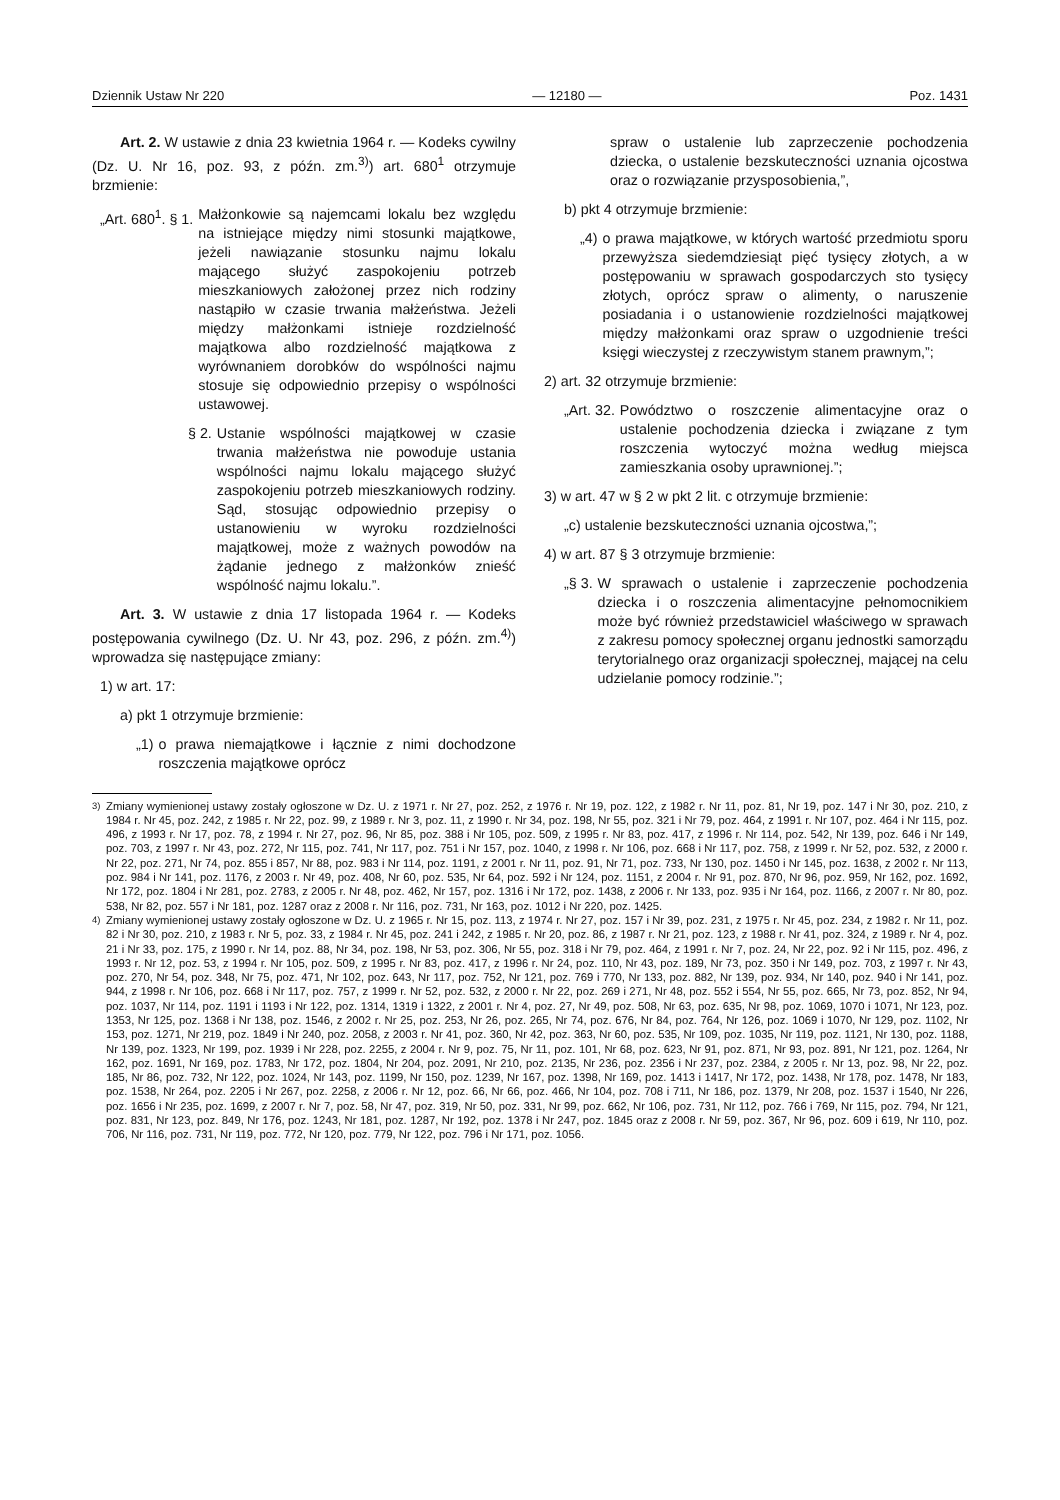Dziennik Ustaw Nr 220 — 12180 — Poz. 1431
Art. 2. W ustawie z dnia 23 kwietnia 1964 r. — Kodeks cywilny (Dz. U. Nr 16, poz. 93, z późn. zm.<sup>3)</sup>) art. 680<sup>1</sup> otrzymuje brzmienie:
„Art. 680<sup>1</sup>. § 1. Małżonkowie są najemcami lokalu bez względu na istniejące między nimi stosunki majątkowe, jeżeli nawiązanie stosunku najmu lokalu mającego służyć zaspokojeniu potrzeb mieszkaniowych założonej przez nich rodziny nastąpiło w czasie trwania małżeństwa. Jeżeli między małżonkami istnieje rozdzielność majątkowa albo rozdzielność majątkowa z wyrównaniem dorobków do wspólności najmu stosuje się odpowiednio przepisy o wspólności ustawowej.
§ 2. Ustanie wspólności majątkowej w czasie trwania małżeństwa nie powoduje ustania wspólności najmu lokalu mającego służyć zaspokojeniu potrzeb mieszkaniowych rodziny. Sąd, stosując odpowiednio przepisy o ustanowieniu w wyroku rozdzielności majątkowej, może z ważnych powodów na żądanie jednego z małżonków znieść wspólność najmu lokalu.”.
Art. 3. W ustawie z dnia 17 listopada 1964 r. — Kodeks postępowania cywilnego (Dz. U. Nr 43, poz. 296, z późn. zm.<sup>4)</sup>) wprowadza się następujące zmiany:
1) w art. 17:
a) pkt 1 otrzymuje brzmienie:
„1) o prawa niemajątkowe i łącznie z nimi dochodzone roszczenia majątkowe oprócz
spraw o ustalenie lub zaprzeczenie pochodzenia dziecka, o ustalenie bezskuteczności uznania ojcostwa oraz o rozwiązanie przysposobienia,”,
b) pkt 4 otrzymuje brzmienie:
„4) o prawa majątkowe, w których wartość przedmiotu sporu przewyższa siedemdziesiąt pięć tysięcy złotych, a w postępowaniu w sprawach gospodarczych sto tysięcy złotych, oprócz spraw o alimenty, o naruszenie posiadania i o ustanowienie rozdzielności majątkowej między małżonkami oraz spraw o uzgodnienie treści księgi wieczystej z rzeczywistym stanem prawnym,”;
2) art. 32 otrzymuje brzmienie:
„Art. 32. Powództwo o roszczenie alimentacyjne oraz o ustalenie pochodzenia dziecka i związane z tym roszczenia wytoczyć można według miejsca zamieszkania osoby uprawnionej.”;
3) w art. 47 w § 2 w pkt 2 lit. c otrzymuje brzmienie:
„c) ustalenie bezskuteczności uznania ojcostwa,”;
4) w art. 87 § 3 otrzymuje brzmienie:
„§ 3. W sprawach o ustalenie i zaprzeczenie pochodzenia dziecka i o roszczenia alimentacyjne pełnomocnikiem może być również przedstawiciel właściwego w sprawach z zakresu pomocy społecznej organu jednostki samorządu terytorialnego oraz organizacji społecznej, mającej na celu udzielanie pomocy rodzinie.”;
<sup>3)</sup> Zmiany wymienionej ustawy zostały ogłoszone w Dz. U. z 1971 r. Nr 27, poz. 252, z 1976 r. Nr 19, poz. 122, z 1982 r. Nr 11, poz. 81, Nr 19, poz. 147 i Nr 30, poz. 210, z 1984 r. Nr 45, poz. 242, z 1985 r. Nr 22, poz. 99, z 1989 r. Nr 3, poz. 11, z 1990 r. Nr 34, poz. 198, Nr 55, poz. 321 i Nr 79, poz. 464, z 1991 r. Nr 107, poz. 464 i Nr 115, poz. 496, z 1993 r. Nr 17, poz. 78, z 1994 r. Nr 27, poz. 96, Nr 85, poz. 388 i Nr 105, poz. 509, z 1995 r. Nr 83, poz. 417, z 1996 r. Nr 114, poz. 542, Nr 139, poz. 646 i Nr 149, poz. 703, z 1997 r. Nr 43, poz. 272, Nr 115, poz. 741, Nr 117, poz. 751 i Nr 157, poz. 1040, z 1998 r. Nr 106, poz. 668 i Nr 117, poz. 758, z 1999 r. Nr 52, poz. 532, z 2000 r. Nr 22, poz. 271, Nr 74, poz. 855 i 857, Nr 88, poz. 983 i Nr 114, poz. 1191, z 2001 r. Nr 11, poz. 91, Nr 71, poz. 733, Nr 130, poz. 1450 i Nr 145, poz. 1638, z 2002 r. Nr 113, poz. 984 i Nr 141, poz. 1176, z 2003 r. Nr 49, poz. 408, Nr 60, poz. 535, Nr 64, poz. 592 i Nr 124, poz. 1151, z 2004 r. Nr 91, poz. 870, Nr 96, poz. 959, Nr 162, poz. 1692, Nr 172, poz. 1804 i Nr 281, poz. 2783, z 2005 r. Nr 48, poz. 462, Nr 157, poz. 1316 i Nr 172, poz. 1438, z 2006 r. Nr 133, poz. 935 i Nr 164, poz. 1166, z 2007 r. Nr 80, poz. 538, Nr 82, poz. 557 i Nr 181, poz. 1287 oraz z 2008 r. Nr 116, poz. 731, Nr 163, poz. 1012 i Nr 220, poz. 1425.
<sup>4)</sup> Zmiany wymienionej ustawy zostały ogłoszone w Dz. U. z 1965 r. Nr 15, poz. 113, z 1974 r. Nr 27, poz. 157 i Nr 39, poz. 231, z 1975 r. Nr 45, poz. 234, z 1982 r. Nr 11, poz. 82 i Nr 30, poz. 210, z 1983 r. Nr 5, poz. 33, z 1984 r. Nr 45, poz. 241 i 242, z 1985 r. Nr 20, poz. 86, z 1987 r. Nr 21, poz. 123, z 1988 r. Nr 41, poz. 324, z 1989 r. Nr 4, poz. 21 i Nr 33, poz. 175, z 1990 r. Nr 14, poz. 88, Nr 34, poz. 198, Nr 53, poz. 306, Nr 55, poz. 318 i Nr 79, poz. 464, z 1991 r. Nr 7, poz. 24, Nr 22, poz. 92 i Nr 115, poz. 496, z 1993 r. Nr 12, poz. 53, z 1994 r. Nr 105, poz. 509, z 1995 r. Nr 83, poz. 417, z 1996 r. Nr 24, poz. 110, Nr 43, poz. 189, Nr 73, poz. 350 i Nr 149, poz. 703, z 1997 r. Nr 43, poz. 270, Nr 54, poz. 348, Nr 75, poz. 471, Nr 102, poz. 643, Nr 117, poz. 752, Nr 121, poz. 769 i 770, Nr 133, poz. 882, Nr 139, poz. 934, Nr 140, poz. 940 i Nr 141, poz. 944, z 1998 r. Nr 106, poz. 668 i Nr 117, poz. 757, z 1999 r. Nr 52, poz. 532, z 2000 r. Nr 22, poz. 269 i 271, Nr 48, poz. 552 i 554, Nr 55, poz. 665, Nr 73, poz. 852, Nr 94, poz. 1037, Nr 114, poz. 1191 i 1193 i Nr 122, poz. 1314, 1319 i 1322, z 2001 r. Nr 4, poz. 27, Nr 49, poz. 508, Nr 63, poz. 635, Nr 98, poz. 1069, 1070 i 1071, Nr 123, poz. 1353, Nr 125, poz. 1368 i Nr 138, poz. 1546, z 2002 r. Nr 25, poz. 253, Nr 26, poz. 265, Nr 74, poz. 676, Nr 84, poz. 764, Nr 126, poz. 1069 i 1070, Nr 129, poz. 1102, Nr 153, poz. 1271, Nr 219, poz. 1849 i Nr 240, poz. 2058, z 2003 r. Nr 41, poz. 360, Nr 42, poz. 363, Nr 60, poz. 535, Nr 109, poz. 1035, Nr 119, poz. 1121, Nr 130, poz. 1188, Nr 139, poz. 1323, Nr 199, poz. 1939 i Nr 228, poz. 2255, z 2004 r. Nr 9, poz. 75, Nr 11, poz. 101, Nr 68, poz. 623, Nr 91, poz. 871, Nr 93, poz. 891, Nr 121, poz. 1264, Nr 162, poz. 1691, Nr 169, poz. 1783, Nr 172, poz. 1804, Nr 204, poz. 2091, Nr 210, poz. 2135, Nr 236, poz. 2356 i Nr 237, poz. 2384, z 2005 r. Nr 13, poz. 98, Nr 22, poz. 185, Nr 86, poz. 732, Nr 122, poz. 1024, Nr 143, poz. 1199, Nr 150, poz. 1239, Nr 167, poz. 1398, Nr 169, poz. 1413 i 1417, Nr 172, poz. 1438, Nr 178, poz. 1478, Nr 183, poz. 1538, Nr 264, poz. 2205 i Nr 267, poz. 2258, z 2006 r. Nr 12, poz. 66, Nr 66, poz. 466, Nr 104, poz. 708 i 711, Nr 186, poz. 1379, Nr 208, poz. 1537 i 1540, Nr 226, poz. 1656 i Nr 235, poz. 1699, z 2007 r. Nr 7, poz. 58, Nr 47, poz. 319, Nr 50, poz. 331, Nr 99, poz. 662, Nr 106, poz. 731, Nr 112, poz. 766 i 769, Nr 115, poz. 794, Nr 121, poz. 831, Nr 123, poz. 849, Nr 176, poz. 1243, Nr 181, poz. 1287, Nr 192, poz. 1378 i Nr 247, poz. 1845 oraz z 2008 r. Nr 59, poz. 367, Nr 96, poz. 609 i 619, Nr 110, poz. 706, Nr 116, poz. 731, Nr 119, poz. 772, Nr 120, poz. 779, Nr 122, poz. 796 i Nr 171, poz. 1056.